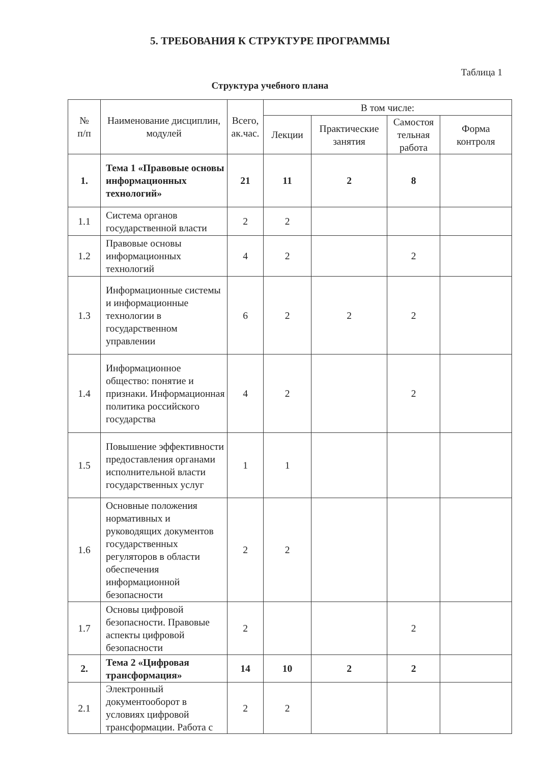5. ТРЕБОВАНИЯ К СТРУКТУРЕ ПРОГРАММЫ
Таблица 1
Структура учебного плана
| № п/п | Наименование дисциплин, модулей | Всего, ак.час. | В том числе: | | | |
| --- | --- | --- | --- | --- | --- | --- |
| | | | Лекции | Практические занятия | Самостоя тельная работа | Форма контроля |
| 1. | Тема 1 «Правовые основы информационных технологий» | 21 | 11 | 2 | 8 | |
| 1.1 | Система органов государственной власти | 2 | 2 | | | |
| 1.2 | Правовые основы информационных технологий | 4 | 2 | | 2 | |
| 1.3 | Информационные системы и информационные технологии в государственном управлении | 6 | 2 | 2 | 2 | |
| 1.4 | Информационное общество: понятие и признаки. Информационная политика российского государства | 4 | 2 | | 2 | |
| 1.5 | Повышение эффективности предоставления органами исполнительной власти государственных услуг | 1 | 1 | | | |
| 1.6 | Основные положения нормативных и руководящих документов государственных регуляторов в области обеспечения информационной безопасности | 2 | 2 | | | |
| 1.7 | Основы цифровой безопасности. Правовые аспекты цифровой безопасности | 2 | | | 2 | |
| 2. | Тема 2 «Цифровая трансформация» | 14 | 10 | 2 | 2 | |
| 2.1 | Электронный документооборот в условиях цифровой трансформации. Работа с | 2 | 2 | | | |